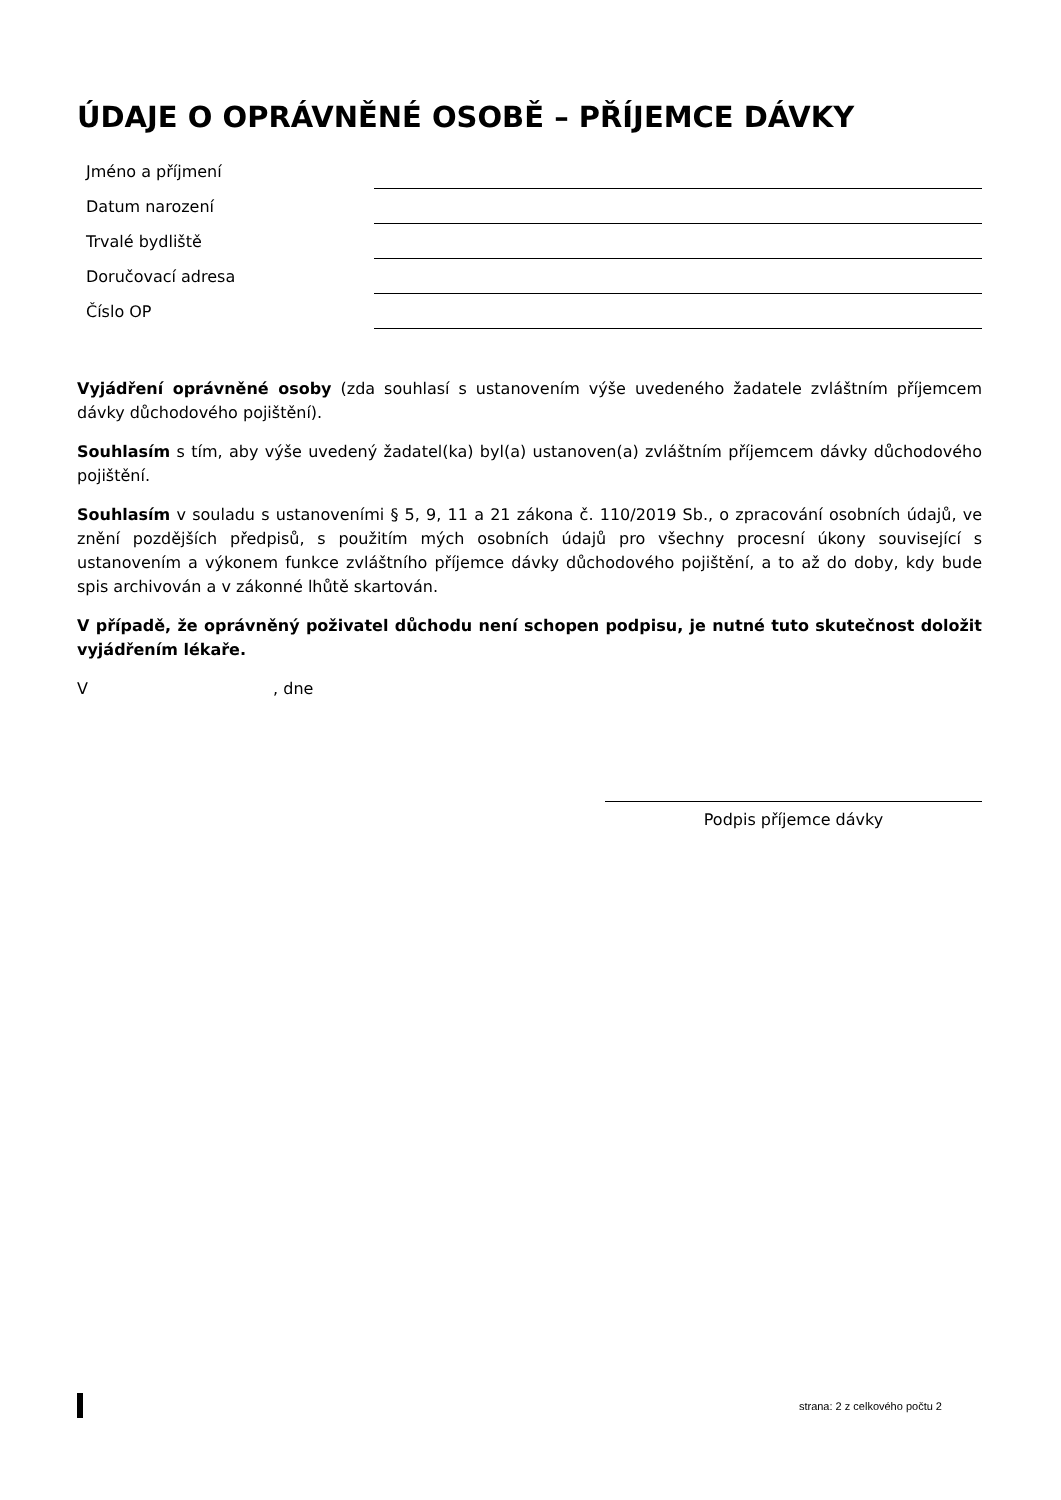ÚDAJE O OPRÁVNĚNÉ OSOBĚ – PŘÍJEMCE DÁVKY
Jméno a příjmení
Datum narození
Trvalé bydliště
Doručovací adresa
Číslo OP
Vyjádření oprávněné osoby (zda souhlasí s ustanovením výše uvedeného žadatele zvláštním příjemcem dávky důchodového pojištění).
Souhlasím s tím, aby výše uvedený žadatel(ka) byl(a) ustanoven(a) zvláštním příjemcem dávky důchodového pojištění.
Souhlasím v souladu s ustanoveními § 5, 9, 11 a 21 zákona č. 110/2019 Sb., o zpracování osobních údajů, ve znění pozdějších předpisů, s použitím mých osobních údajů pro všechny procesní úkony související s ustanovením a výkonem funkce zvláštního příjemce dávky důchodového pojištění, a to až do doby, kdy bude spis archivován a v zákonné lhůtě skartován.
V případě, že oprávněný poživatel důchodu není schopen podpisu, je nutné tuto skutečnost doložit vyjádřením lékaře.
V , dne
Podpis příjemce dávky
strana: 2 z celkového počtu 2